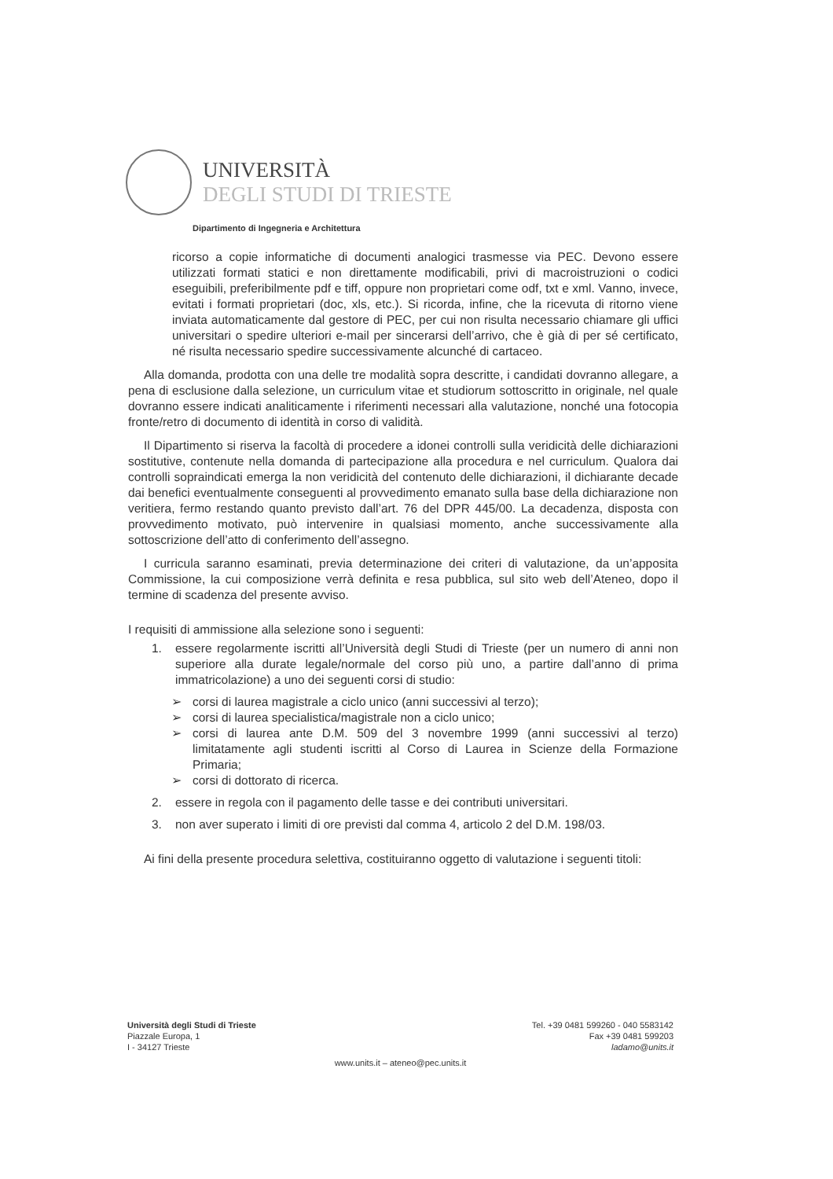UNIVERSITÀ
DEGLI STUDI DI TRIESTE
Dipartimento di Ingegneria e Architettura
ricorso a copie informatiche di documenti analogici trasmesse via PEC. Devono essere utilizzati formati statici e non direttamente modificabili, privi di macroistruzioni o codici eseguibili, preferibilmente pdf e tiff, oppure non proprietari come odf, txt e xml. Vanno, invece, evitati i formati proprietari (doc, xls, etc.). Si ricorda, infine, che la ricevuta di ritorno viene inviata automaticamente dal gestore di PEC, per cui non risulta necessario chiamare gli uffici universitari o spedire ulteriori e-mail per sincerarsi dell’arrivo, che è già di per sé certificato, né risulta necessario spedire successivamente alcunché di cartaceo.
Alla domanda, prodotta con una delle tre modalità sopra descritte, i candidati dovranno allegare, a pena di esclusione dalla selezione, un curriculum vitae et studiorum sottoscritto in originale, nel quale dovranno essere indicati analiticamente i riferimenti necessari alla valutazione, nonché una fotocopia fronte/retro di documento di identità in corso di validità.
Il Dipartimento si riserva la facoltà di procedere a idonei controlli sulla veridicità delle dichiarazioni sostitutive, contenute nella domanda di partecipazione alla procedura e nel curriculum. Qualora dai controlli sopraindicati emerga la non veridicità del contenuto delle dichiarazioni, il dichiarante decade dai benefici eventualmente conseguenti al provvedimento emanato sulla base della dichiarazione non veritiera, fermo restando quanto previsto dall’art. 76 del DPR 445/00. La decadenza, disposta con provvedimento motivato, può intervenire in qualsiasi momento, anche successivamente alla sottoscrizione dell’atto di conferimento dell’assegno.
I curricula saranno esaminati, previa determinazione dei criteri di valutazione, da un’apposita Commissione, la cui composizione verrà definita e resa pubblica, sul sito web dell’Ateneo, dopo il termine di scadenza del presente avviso.
I requisiti di ammissione alla selezione sono i seguenti:
1. essere regolarmente iscritti all’Università degli Studi di Trieste (per un numero di anni non superiore alla durate legale/normale del corso più uno, a partire dall’anno di prima immatricolazione) a uno dei seguenti corsi di studio:
➢ corsi di laurea magistrale a ciclo unico (anni successivi al terzo);
➢ corsi di laurea specialistica/magistrale non a ciclo unico;
➢ corsi di laurea ante D.M. 509 del 3 novembre 1999 (anni successivi al terzo) limitatamente agli studenti iscritti al Corso di Laurea in Scienze della Formazione Primaria;
➢ corsi di dottorato di ricerca.
2. essere in regola con il pagamento delle tasse e dei contributi universitari.
3. non aver superato i limiti di ore previsti dal comma 4, articolo 2 del D.M. 198/03.
Ai fini della presente procedura selettiva, costituiranno oggetto di valutazione i seguenti titoli:
Tel. +39 0481 599260 - 040 5583142
Fax +39 0481 599203
ladamo@units.it
Università degli Studi di Trieste
Piazzale Europa, 1
I - 34127 Trieste
www.units.it – ateneo@pec.units.it